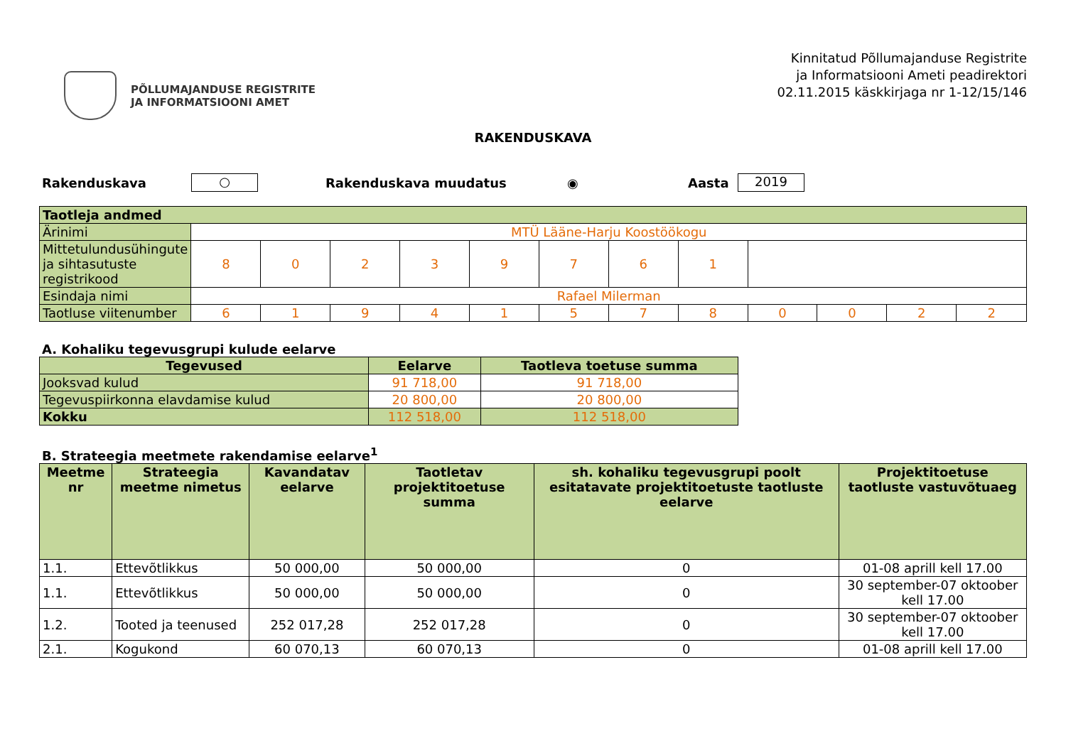PÕLLUMAJANDUSE REGISTRITE
JA INFORMATSIOONI AMET
Kinnitatud Põllumajanduse Registrite
ja Informatsiooni Ameti peadirektori
02.11.2015 käskkirjaga nr 1-12/15/146
RAKENDUSKAVA
Rakenduskava ○ Rakenduskava muudatus ◉ Aasta 2019
| Taotleja andmed | | | | | | | | | | | | |
| Ärinimi | MTÜ Lääne-Harju Koostöökogu | | | | | | | | | | | |
| Mittetulundusühingute ja sihtasutuste registrikood | 8 | 0 | 2 | 3 | 9 | 7 | 6 | 1 | | | | |
| Esindaja nimi | Rafael Milerman | | | | | | | | | | | |
| Taotluse viitenumber | 6 | 1 | 9 | 4 | 1 | 5 | 7 | 8 | 0 | 0 | 2 | 2 |
A. Kohaliku tegevusgrupi kulude eelarve
| Tegevused | Eelarve | Taotleva toetuse summa |
| --- | --- | --- |
| Jooksvad kulud | 91 718,00 | 91 718,00 |
| Tegevuspiirkonna elavdamise kulud | 20 800,00 | 20 800,00 |
| Kokku | 112 518,00 | 112 518,00 |
B. Strateegia meetmete rakendamise eelarve<sup>1</sup>
| Meetme nr | Strateegia meetme nimetus | Kavandatav eelarve | Taotletav projektitoetuse summa | sh. kohaliku tegevusgrupi poolt esitatavate projektitoetuste taotluste eelarve | Projektitoetuse taotluste vastuvõtuaeg |
| --- | --- | --- | --- | --- | --- |
| 1.1. | Ettevõtlikkus | 50 000,00 | 50 000,00 | 0 | 01-08 aprill kell 17.00 |
| 1.1. | Ettevõtlikkus | 50 000,00 | 50 000,00 | 0 | 30 september-07 oktoober kell 17.00 |
| 1.2. | Tooted ja teenused | 252 017,28 | 252 017,28 | 0 | 30 september-07 oktoober kell 17.00 |
| 2.1. | Kogukond | 60 070,13 | 60 070,13 | 0 | 01-08 aprill kell 17.00 |